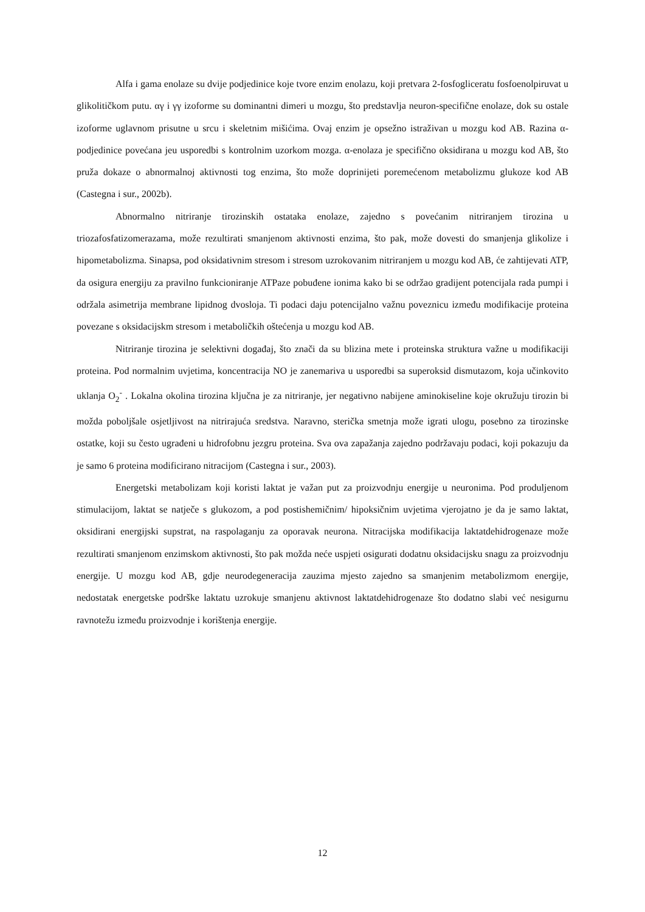Alfa i gama enolaze su dvije podjedinice koje tvore enzim enolazu, koji pretvara 2-fosfogliceratu fosfoenolpiruvat u glikolitičkom putu. αγ i γγ izoforme su dominantni dimeri u mozgu, što predstavlja neuron-specifične enolaze, dok su ostale izoforme uglavnom prisutne u srcu i skeletnim mišićima. Ovaj enzim je opsežno istraživan u mozgu kod AB. Razina α-podjedinice povećana jeu usporedbi s kontrolnim uzorkom mozga. α-enolaza je specifično oksidirana u mozgu kod AB, što pruža dokaze o abnormalnoj aktivnosti tog enzima, što može doprinijeti poremećenom metabolizmu glukoze kod AB (Castegna i sur., 2002b).
Abnormalno nitriranje tirozinskih ostataka enolaze, zajedno s povećanim nitriranjem tirozina u triozafosfatizomerazama, može rezultirati smanjenom aktivnosti enzima, što pak, može dovesti do smanjenja glikolize i hipometabolizma. Sinapsa, pod oksidativnim stresom i stresom uzrokovanim nitriranjem u mozgu kod AB, će zahtijevati ATP, da osigura energiju za pravilno funkcioniranje ATPaze pobuđene ionima kako bi se održao gradijent potencijala rada pumpi i održala asimetrija membrane lipidnog dvosloja. Ti podaci daju potencijalno važnu poveznicu između modifikacije proteina povezane s oksidacijskm stresom i metaboličkih oštećenja u mozgu kod AB.
Nitriranje tirozina je selektivni događaj, što znači da su blizina mete i proteinska struktura važne u modifikaciji proteina. Pod normalnim uvjetima, koncentracija NO je zanemariva u usporedbi sa superoksid dismutazom, koja učinkovito uklanja O<sub>2</sub><sup>-</sup> . Lokalna okolina tirozina ključna je za nitriranje, jer negativno nabijene aminokiseline koje okružuju tirozin bi možda poboljšale osjetljivost na nitrirajuća sredstva. Naravno, sterička smetnja može igrati ulogu, posebno za tirozinske ostatke, koji su često ugrađeni u hidrofobnu jezgru proteina. Sva ova zapažanja zajedno podržavaju podaci, koji pokazuju da je samo 6 proteina modificirano nitracijom (Castegna i sur., 2003).
Energetski metabolizam koji koristi laktat je važan put za proizvodnju energije u neuronima. Pod produljenom stimulacijom, laktat se natječe s glukozom, a pod postishemičnim/ hipoksičnim uvjetima vjerojatno je da je samo laktat, oksidirani energijski supstrat, na raspolaganju za oporavak neurona. Nitracijska modifikacija laktatdehidrogenaze može rezultirati smanjenom enzimskom aktivnosti, što pak možda neće uspjeti osigurati dodatnu oksidacijsku snagu za proizvodnju energije. U mozgu kod AB, gdje neurodegeneracija zauzima mjesto zajedno sa smanjenim metabolizmom energije, nedostatak energetske podrške laktatu uzrokuje smanjenu aktivnost laktatdehidrogenaze što dodatno slabi već nesigurnu ravnotežu između proizvodnje i korištenja energije.
12